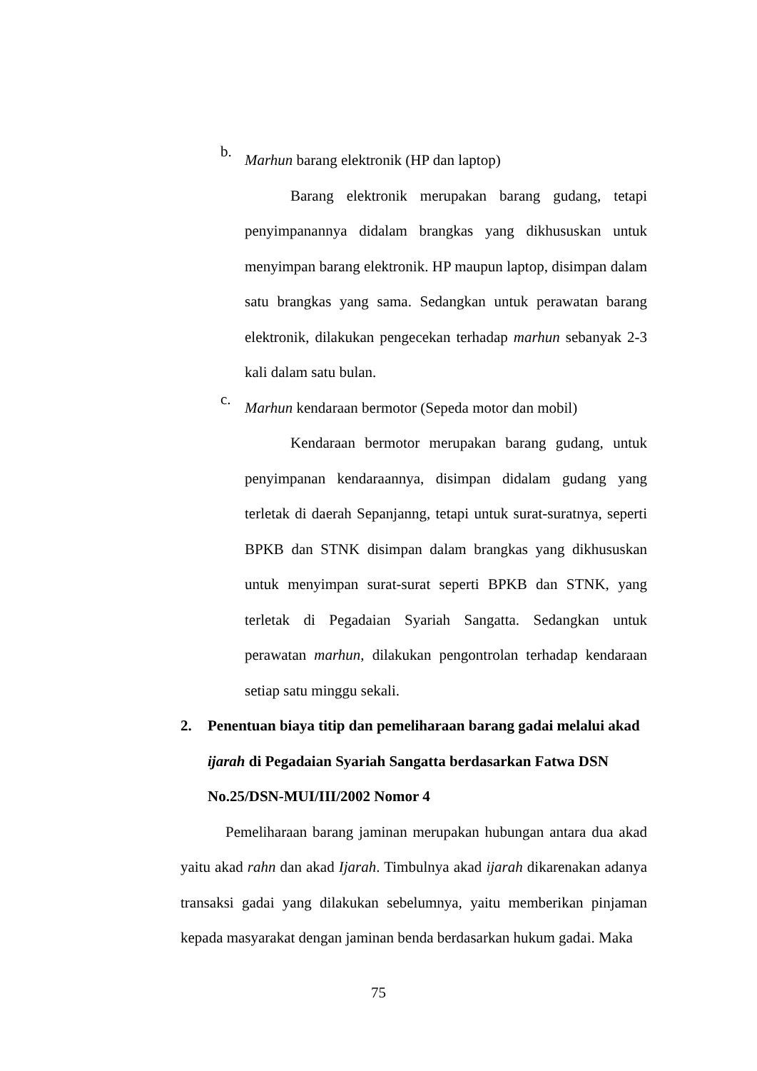b.
Marhun barang elektronik (HP dan laptop)
Barang elektronik merupakan barang gudang, tetapi penyimpanannya didalam brangkas yang dikhususkan untuk menyimpan barang elektronik. HP maupun laptop, disimpan dalam satu brangkas yang sama. Sedangkan untuk perawatan barang elektronik, dilakukan pengecekan terhadap marhun sebanyak 2-3 kali dalam satu bulan.
c.
Marhun kendaraan bermotor (Sepeda motor dan mobil)
Kendaraan bermotor merupakan barang gudang, untuk penyimpanan kendaraannya, disimpan didalam gudang yang terletak di daerah Sepanjanng, tetapi untuk surat-suratnya, seperti BPKB dan STNK disimpan dalam brangkas yang dikhususkan untuk menyimpan surat-surat seperti BPKB dan STNK, yang terletak di Pegadaian Syariah Sangatta. Sedangkan untuk perawatan marhun, dilakukan pengontrolan terhadap kendaraan setiap satu minggu sekali.
2. Penentuan biaya titip dan pemeliharaan barang gadai melalui akad ijarah di Pegadaian Syariah Sangatta berdasarkan Fatwa DSN No.25/DSN-MUI/III/2002 Nomor 4
Pemeliharaan barang jaminan merupakan hubungan antara dua akad yaitu akad rahn dan akad Ijarah. Timbulnya akad ijarah dikarenakan adanya transaksi gadai yang dilakukan sebelumnya, yaitu memberikan pinjaman kepada masyarakat dengan jaminan benda berdasarkan hukum gadai. Maka
75